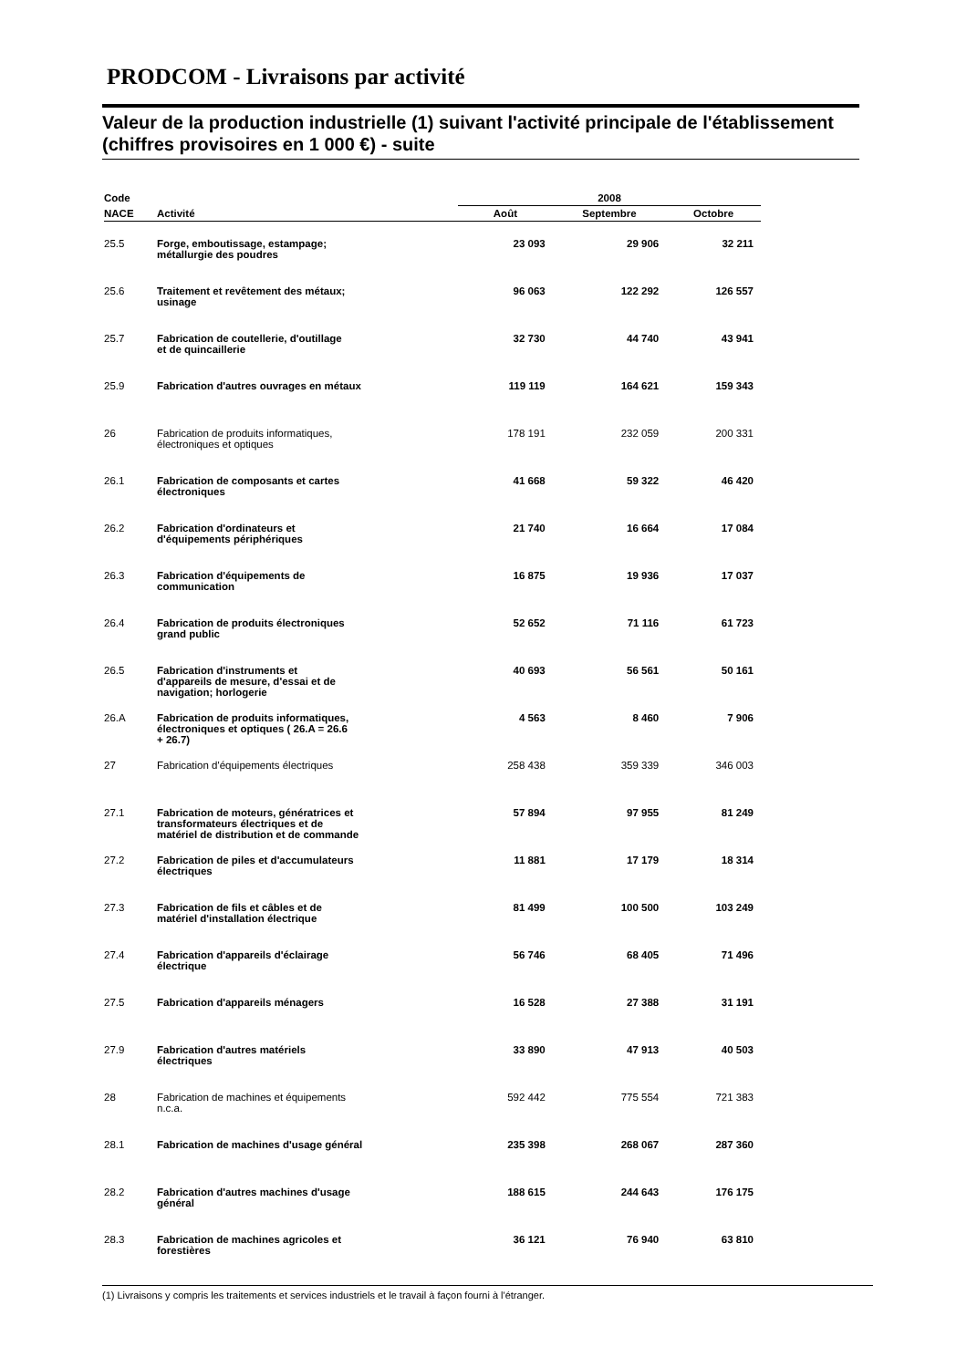PRODCOM - Livraisons par activité
Valeur de la production industrielle (1) suivant l'activité principale de l'établissement (chiffres provisoires en 1 000 €) - suite
| Code | | 2008 | | |
| --- | --- | --- | --- | --- |
| NACE | Activité | Août | Septembre | Octobre |
| 25.5 | Forge, emboutissage, estampage; métallurgie des poudres | 23 093 | 29 906 | 32 211 |
| 25.6 | Traitement et revêtement des métaux; usinage | 96 063 | 122 292 | 126 557 |
| 25.7 | Fabrication de coutellerie, d'outillage et de quincaillerie | 32 730 | 44 740 | 43 941 |
| 25.9 | Fabrication d'autres ouvrages en métaux | 119 119 | 164 621 | 159 343 |
| 26 | Fabrication de produits informatiques, électroniques et optiques | 178 191 | 232 059 | 200 331 |
| 26.1 | Fabrication de composants et cartes électroniques | 41 668 | 59 322 | 46 420 |
| 26.2 | Fabrication d'ordinateurs et d'équipements périphériques | 21 740 | 16 664 | 17 084 |
| 26.3 | Fabrication d'équipements de communication | 16 875 | 19 936 | 17 037 |
| 26.4 | Fabrication de produits électroniques grand public | 52 652 | 71 116 | 61 723 |
| 26.5 | Fabrication d'instruments et d'appareils de mesure, d'essai et de navigation; horlogerie | 40 693 | 56 561 | 50 161 |
| 26.A | Fabrication de produits informatiques, électroniques et optiques ( 26.A = 26.6 + 26.7) | 4 563 | 8 460 | 7 906 |
| 27 | Fabrication d'équipements électriques | 258 438 | 359 339 | 346 003 |
| 27.1 | Fabrication de moteurs, génératrices et transformateurs électriques et de matériel de distribution et de commande | 57 894 | 97 955 | 81 249 |
| 27.2 | Fabrication de piles et d'accumulateurs électriques | 11 881 | 17 179 | 18 314 |
| 27.3 | Fabrication de fils et câbles et de matériel d'installation électrique | 81 499 | 100 500 | 103 249 |
| 27.4 | Fabrication d'appareils d'éclairage électrique | 56 746 | 68 405 | 71 496 |
| 27.5 | Fabrication d'appareils ménagers | 16 528 | 27 388 | 31 191 |
| 27.9 | Fabrication d'autres matériels électriques | 33 890 | 47 913 | 40 503 |
| 28 | Fabrication de machines et équipements n.c.a. | 592 442 | 775 554 | 721 383 |
| 28.1 | Fabrication de machines d'usage général | 235 398 | 268 067 | 287 360 |
| 28.2 | Fabrication d'autres machines d'usage général | 188 615 | 244 643 | 176 175 |
| 28.3 | Fabrication de machines agricoles et forestières | 36 121 | 76 940 | 63 810 |
(1) Livraisons y compris les traitements et services industriels et le travail à façon fourni à l'étranger.